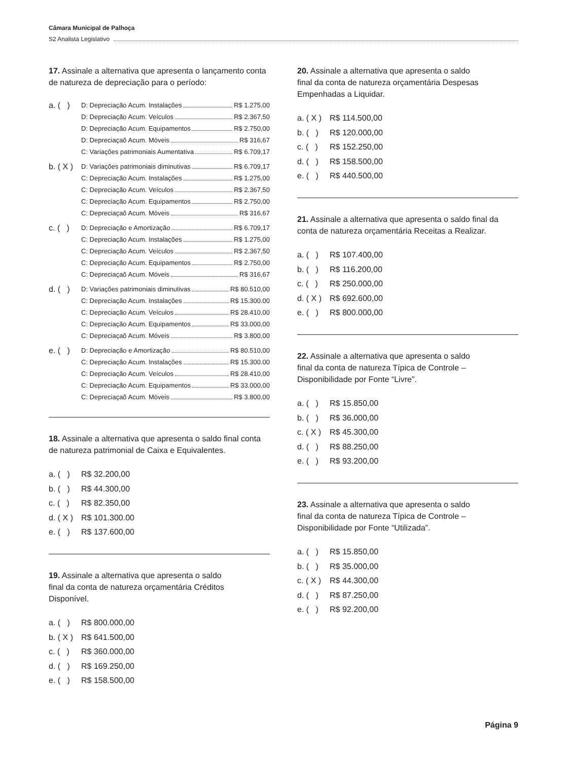Câmara Municipal de Palhoça
S2 Analista Legislativo
17. Assinale a alternativa que apresenta o lançamento conta de natureza de depreciação para o período:
a. ( )
D: Depreciação Acum. Instalações R$ 1.275,00
D: Depreciação Acum. Veículos R$ 2.367,50
D: Depreciação Acum. Equipamentos R$ 2.750,00
D: Depreciaçaõ Acum. Móveis R$ 316,67
C: Variações patrimoniais Aumentativa R$ 6.709,17
b. ( X )
D: Variações patrimoniais diminutivas R$ 6.709,17
C: Depreciação Acum. Instalações R$ 1.275,00
C: Depreciação Acum. Veículos R$ 2.367,50
C: Depreciação Acum. Equipamentos R$ 2.750,00
C: Depreciaçaõ Acum. Móveis R$ 316,67
c. ( )
D: Depreciação e Amortização R$ 6.709,17
C: Depreciação Acum. Instalações R$ 1.275,00
C: Depreciação Acum. Veículos R$ 2.367,50
C: Depreciação Acum. Equipamentos R$ 2.750,00
C: Depreciaçaõ Acum. Móveis R$ 316,67
d. ( )
D: Variações patrimoniais diminutivas R$ 80.510,00
C: Depreciação Acum. Instalações R$ 15.300.00
C: Depreciação Acum. Veículos R$ 28.410,00
C: Depreciação Acum. Equipamentos R$ 33.000,00
C: Depreciaçaõ Acum. Móveis R$ 3.800,00
e. ( )
D: Depreciação e Amortização R$ 80.510,00
C: Depreciação Acum. Instalações R$ 15.300.00
C: Depreciação Acum. Veículos R$ 28.410,00
C: Depreciação Acum. Equipamentos R$ 33.000,00
C: Depreciaçaõ Acum. Móveis R$ 3.800,00
18. Assinale a alternativa que apresenta o saldo final conta de natureza patrimonial de Caixa e Equivalentes.
a. ( ) R$ 32.200,00
b. ( ) R$ 44.300,00
c. ( ) R$ 82.350,00
d. ( X ) R$ 101.300.00
e. ( ) R$ 137.600,00
19. Assinale a alternativa que apresenta o saldo
final da conta de natureza orçamentária Créditos
Disponível.
a. ( ) R$ 800.000,00
b. ( X ) R$ 641.500,00
c. ( ) R$ 360.000,00
d. ( ) R$ 169.250,00
e. ( ) R$ 158.500,00
20. Assinale a alternativa que apresenta o saldo
final da conta de natureza orçamentária Despesas
Empenhadas a Liquidar.
a. ( X ) R$ 114.500,00
b. ( ) R$ 120.000,00
c. ( ) R$ 152.250,00
d. ( ) R$ 158.500,00
e. ( ) R$ 440.500,00
21. Assinale a alternativa que apresenta o saldo final da conta de natureza orçamentária Receitas a Realizar.
a. ( ) R$ 107.400,00
b. ( ) R$ 116.200,00
c. ( ) R$ 250.000,00
d. ( X ) R$ 692.600,00
e. ( ) R$ 800.000,00
22. Assinale a alternativa que apresenta o saldo
final da conta de natureza Típica de Controle –
Disponibilidade por Fonte “Livre”.
a. ( ) R$ 15.850,00
b. ( ) R$ 36.000,00
c. ( X ) R$ 45.300,00
d. ( ) R$ 88.250,00
e. ( ) R$ 93.200,00
23. Assinale a alternativa que apresenta o saldo
final da conta de natureza Típica de Controle –
Disponibilidade por Fonte “Utilizada”.
a. ( ) R$ 15.850,00
b. ( ) R$ 35.000,00
c. ( X ) R$ 44.300,00
d. ( ) R$ 87.250,00
e. ( ) R$ 92.200,00
Página 9